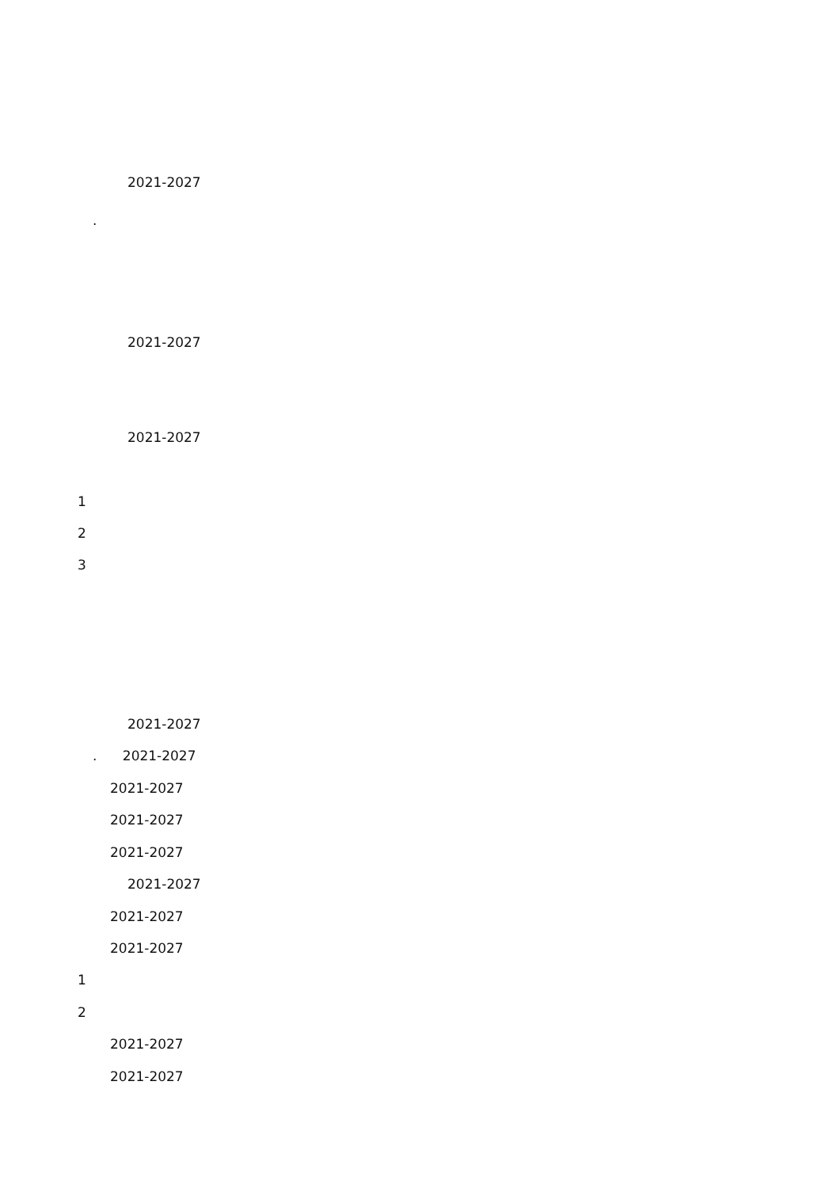2021-2027
.
2021-2027
2021-2027
1
2
3
2021-2027
. 2021-2027
2021-2027
2021-2027
2021-2027
2021-2027
2021-2027
2021-2027
1
2
2021-2027
2021-2027